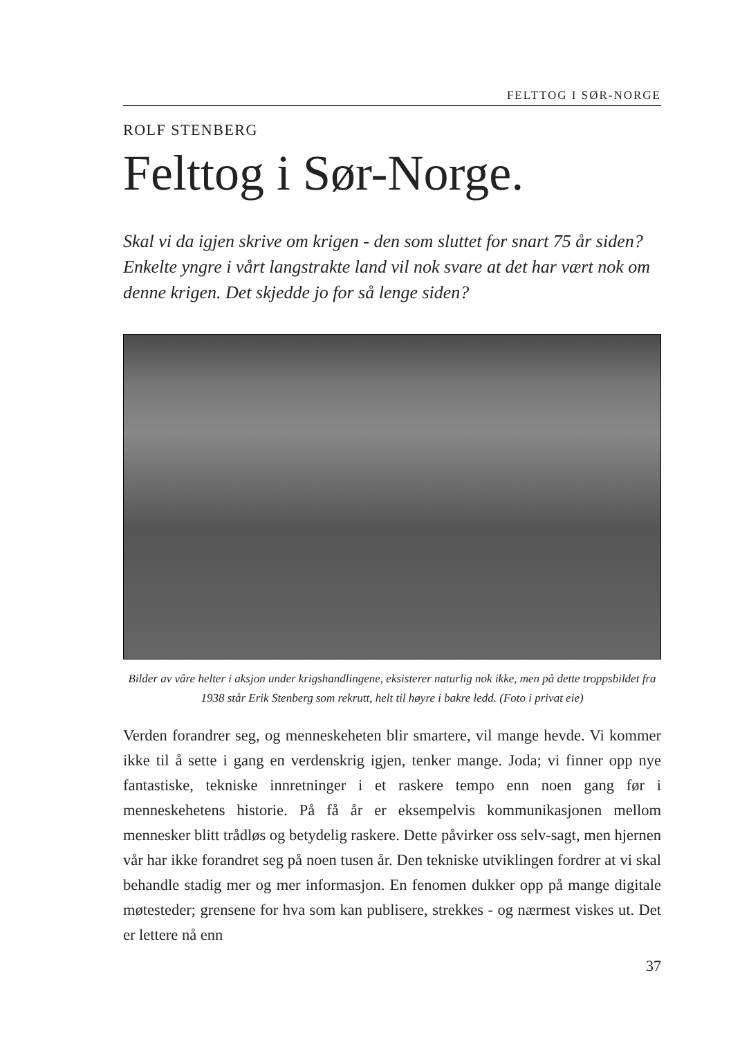FELTTOG I SØR-NORGE
ROLF STENBERG
Felttog i Sør-Norge.
Skal vi da igjen skrive om krigen - den som sluttet for snart 75 år siden? Enkelte yngre i vårt langstrakte land vil nok svare at det har vært nok om denne krigen. Det skjedde jo for så lenge siden?
Bilder av våre helter i aksjon under krigshandlingene, eksisterer naturlig nok ikke, men på dette troppsbildet fra 1938 står Erik Stenberg som rekrutt, helt til høyre i bakre ledd. (Foto i privat eie)
Verden forandrer seg, og menneskeheten blir smartere, vil mange hevde. Vi kommer ikke til å sette i gang en verdenskrig igjen, tenker mange. Joda; vi finner opp nye fantastiske, tekniske innretninger i et raskere tempo enn noen gang før i menneskehetens historie. På få år er eksempelvis kommunikasjonen mellom mennesker blitt trådløs og betydelig raskere. Dette påvirker oss selv-sagt, men hjernen vår har ikke forandret seg på noen tusen år. Den tekniske utviklingen fordrer at vi skal behandle stadig mer og mer informasjon. En fenomen dukker opp på mange digitale møtesteder; grensene for hva som kan publisere, strekkes - og nærmest viskes ut. Det er lettere nå enn
37